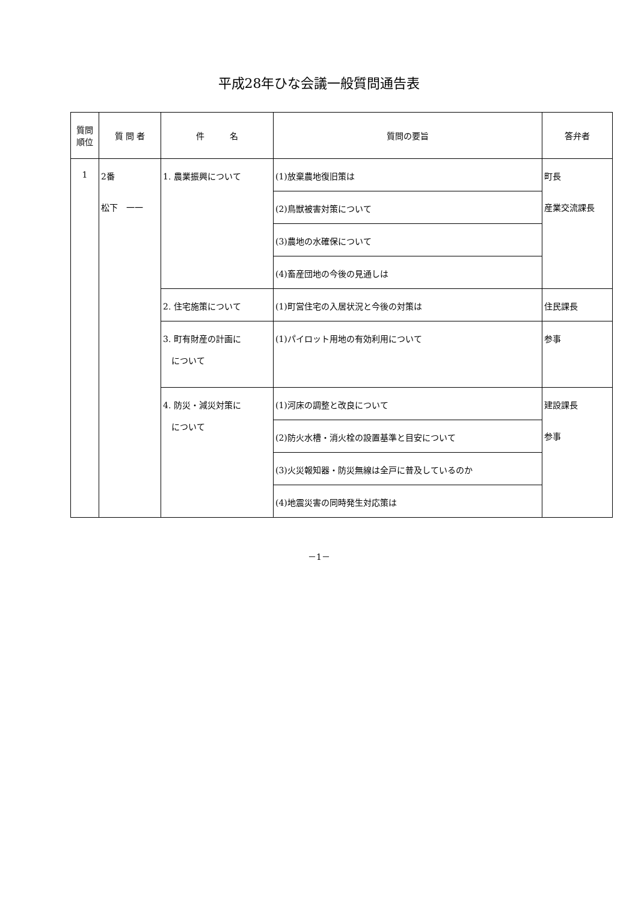平成28年ひな会議一般質問通告表
| 質問 順位 | 質 問 者 | 件 名 | 質問の要旨 | 答弁者 |
| --- | --- | --- | --- | --- |
| 1 | 2番 松下 一一 | 1. 農業振興について | (1)放棄農地復旧策は | 町長 産業交流課長 |
| | | | (2)鳥獣被害対策について | |
| | | | (3)農地の水確保について | |
| | | | (4)畜産団地の今後の見通しは | |
| | | 2. 住宅施策について | (1)町営住宅の入居状況と今後の対策は | 住民課長 |
| | | 3. 町有財産の計画に について | (1)パイロット用地の有効利用について | 参事 |
| | | 4. 防災・減災対策に について | (1)河床の調整と改良について | 建設課長 参事 |
| | | | (2)防火水槽・消火栓の設置基準と目安について | |
| | | | (3)火災報知器・防災無線は全戸に普及しているのか | |
| | | | (4)地震災害の同時発生対応策は | |
－1－